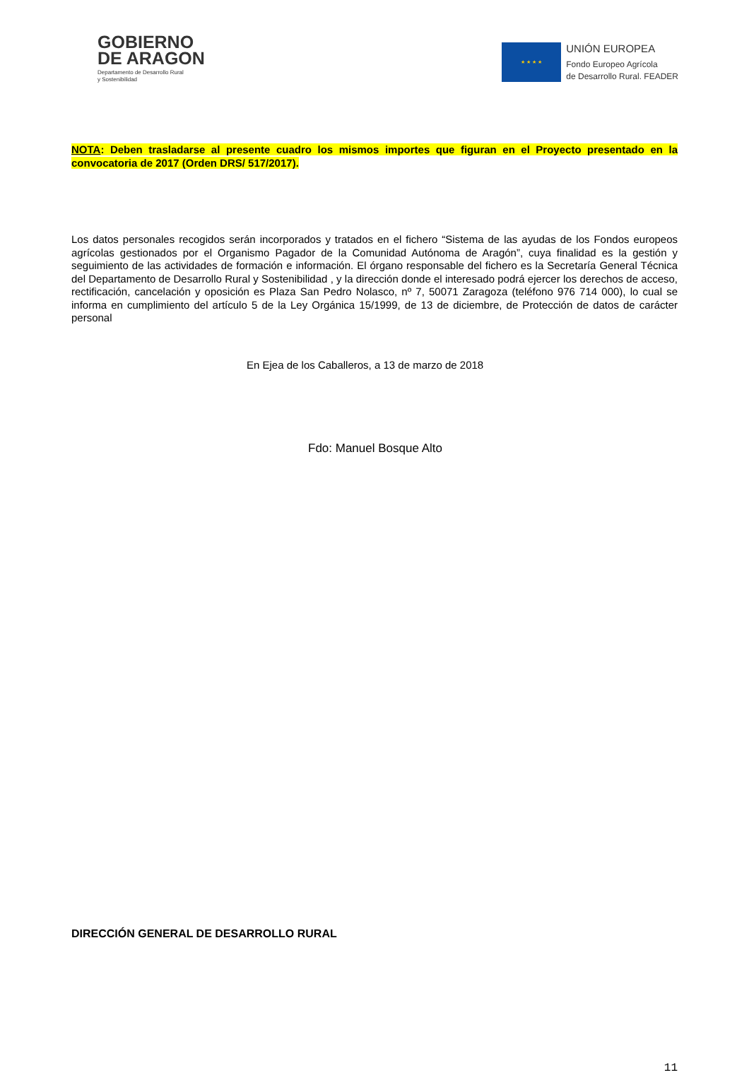GOBIERNO
DE ARAGON
Departamento de Desarrollo Rural
y Sostenibilidad
★ ★ ★ ★
UNIÓN EUROPEA
Fondo Europeo Agrícola
de Desarrollo Rural. FEADER
NOTA: Deben trasladarse al presente cuadro los mismos importes que figuran en el Proyecto presentado en la convocatoria de 2017 (Orden DRS/ 517/2017).
Los datos personales recogidos serán incorporados y tratados en el fichero “Sistema de las ayudas de los Fondos europeos agrícolas gestionados por el Organismo Pagador de la Comunidad Autónoma de Aragón”, cuya finalidad es la gestión y seguimiento de las actividades de formación e información. El órgano responsable del fichero es la Secretaría General Técnica del Departamento de Desarrollo Rural y Sostenibilidad , y la dirección donde el interesado podrá ejercer los derechos de acceso, rectificación, cancelación y oposición es Plaza San Pedro Nolasco, nº 7, 50071 Zaragoza (teléfono 976 714 000), lo cual se informa en cumplimiento del artículo 5 de la Ley Orgánica 15/1999, de 13 de diciembre, de Protección de datos de carácter personal
En Ejea de los Caballeros, a 13 de marzo de 2018
Fdo: Manuel Bosque Alto
DIRECCIÓN GENERAL DE DESARROLLO RURAL
11